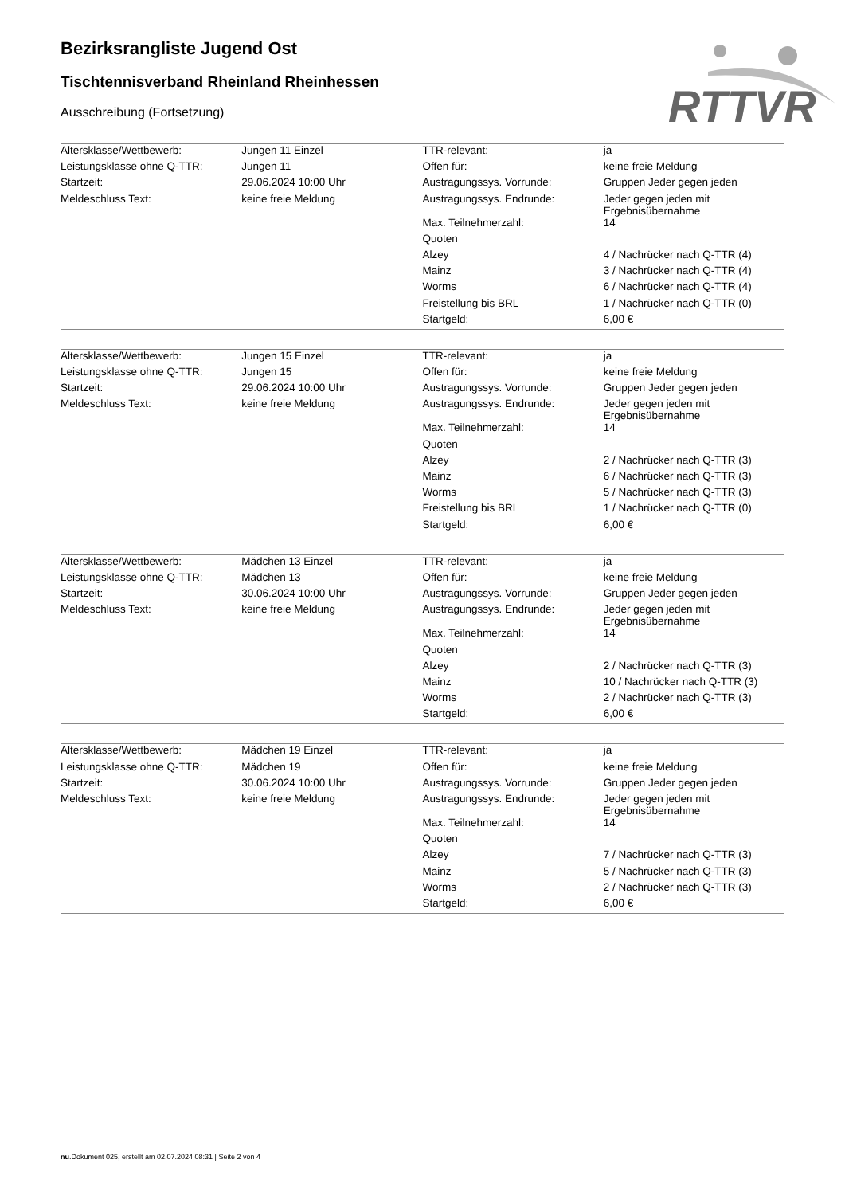RTTVR
Bezirksrangliste Jugend Ost
Tischtennisverband Rheinland Rheinhessen
Ausschreibung (Fortsetzung)
| Altersklasse/Wettbewerb: | Jungen 11 Einzel | TTR-relevant: | ja |
| Leistungsklasse ohne Q-TTR: | Jungen 11 | Offen für: | keine freie Meldung |
| Startzeit: | 29.06.2024 10:00 Uhr | Austragungssys. Vorrunde: | Gruppen Jeder gegen jeden |
| Meldeschluss Text: | keine freie Meldung | Austragungssys. Endrunde: | Jeder gegen jeden mit Ergebnisübernahme |
| | | Max. Teilnehmerzahl: | 14 |
| | | Quoten | |
| | | Alzey | 4 / Nachrücker nach Q-TTR (4) |
| | | Mainz | 3 / Nachrücker nach Q-TTR (4) |
| | | Worms | 6 / Nachrücker nach Q-TTR (4) |
| | | Freistellung bis BRL | 1 / Nachrücker nach Q-TTR (0) |
| | | Startgeld: | 6,00 € |
| Altersklasse/Wettbewerb: | Jungen 15 Einzel | TTR-relevant: | ja |
| Leistungsklasse ohne Q-TTR: | Jungen 15 | Offen für: | keine freie Meldung |
| Startzeit: | 29.06.2024 10:00 Uhr | Austragungssys. Vorrunde: | Gruppen Jeder gegen jeden |
| Meldeschluss Text: | keine freie Meldung | Austragungssys. Endrunde: | Jeder gegen jeden mit Ergebnisübernahme |
| | | Max. Teilnehmerzahl: | 14 |
| | | Quoten | |
| | | Alzey | 2 / Nachrücker nach Q-TTR (3) |
| | | Mainz | 6 / Nachrücker nach Q-TTR (3) |
| | | Worms | 5 / Nachrücker nach Q-TTR (3) |
| | | Freistellung bis BRL | 1 / Nachrücker nach Q-TTR (0) |
| | | Startgeld: | 6,00 € |
| Altersklasse/Wettbewerb: | Mädchen 13 Einzel | TTR-relevant: | ja |
| Leistungsklasse ohne Q-TTR: | Mädchen 13 | Offen für: | keine freie Meldung |
| Startzeit: | 30.06.2024 10:00 Uhr | Austragungssys. Vorrunde: | Gruppen Jeder gegen jeden |
| Meldeschluss Text: | keine freie Meldung | Austragungssys. Endrunde: | Jeder gegen jeden mit Ergebnisübernahme |
| | | Max. Teilnehmerzahl: | 14 |
| | | Quoten | |
| | | Alzey | 2 / Nachrücker nach Q-TTR (3) |
| | | Mainz | 10 / Nachrücker nach Q-TTR (3) |
| | | Worms | 2 / Nachrücker nach Q-TTR (3) |
| | | Startgeld: | 6,00 € |
| Altersklasse/Wettbewerb: | Mädchen 19 Einzel | TTR-relevant: | ja |
| Leistungsklasse ohne Q-TTR: | Mädchen 19 | Offen für: | keine freie Meldung |
| Startzeit: | 30.06.2024 10:00 Uhr | Austragungssys. Vorrunde: | Gruppen Jeder gegen jeden |
| Meldeschluss Text: | keine freie Meldung | Austragungssys. Endrunde: | Jeder gegen jeden mit Ergebnisübernahme |
| | | Max. Teilnehmerzahl: | 14 |
| | | Quoten | |
| | | Alzey | 7 / Nachrücker nach Q-TTR (3) |
| | | Mainz | 5 / Nachrücker nach Q-TTR (3) |
| | | Worms | 2 / Nachrücker nach Q-TTR (3) |
| | | Startgeld: | 6,00 € |
nu.Dokument 025, erstellt am 02.07.2024 08:31 | Seite 2 von 4